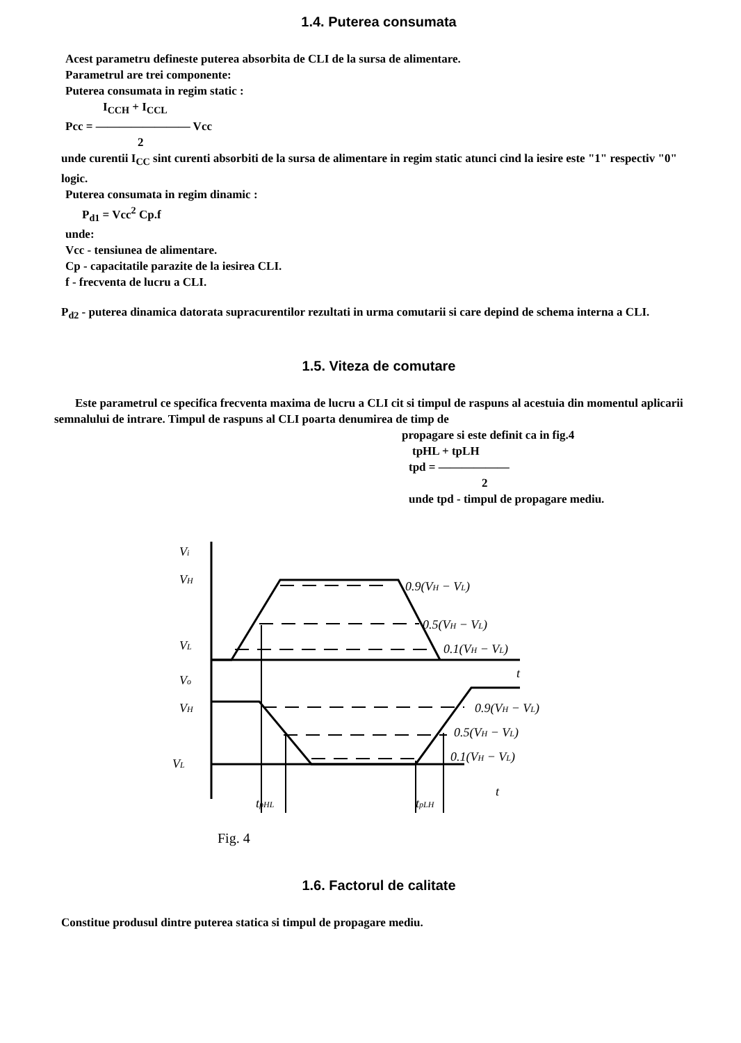1.4. Puterea consumata
Acest parametru defineste puterea absorbita de CLI de la sursa de alimentare.
Parametrul are trei componente:
Puterea consumata in regim static :
I<sub>CCH</sub> + I<sub>CCL</sub>
Pcc = ―――――――― Vcc
2
unde curentii I<sub>CC</sub> sint curenti absorbiti de la sursa de alimentare in regim static atunci cind la iesire este "1" respectiv "0" logic.
Puterea consumata in regim dinamic :
P<sub>d1</sub> = Vcc<sup>2</sup> Cp.f
unde:
Vcc - tensiunea de alimentare.
Cp - capacitatile parazite de la iesirea CLI.
f - frecventa de lucru a CLI.
P<sub>d2</sub> - puterea dinamica datorata supracurentilor rezultati in urma comutarii si care depind de schema interna a CLI.
1.5. Viteza de comutare
Este parametrul ce specifica frecventa maxima de lucru a CLI cit si timpul de raspuns al acestuia din momentul aplicarii semnalului de intrare. Timpul de raspuns al CLI poarta denumirea de timp de
propagare si este definit ca in fig.4
tpHL + tpLH
tpd = ――――――
2
unde tpd - timpul de propagare mediu.
Vi
VH
VL
Vo
VH
VL
0.9(VH − VL)
0.5(VH − VL)
0.1(VH − VL)
t
0.9(VH − VL)
0.5(VH − VL)
0.1(VH − VL)
t
tpHL
tpLH
Fig. 4
1.6. Factorul de calitate
Constitue produsul dintre puterea statica si timpul de propagare mediu.